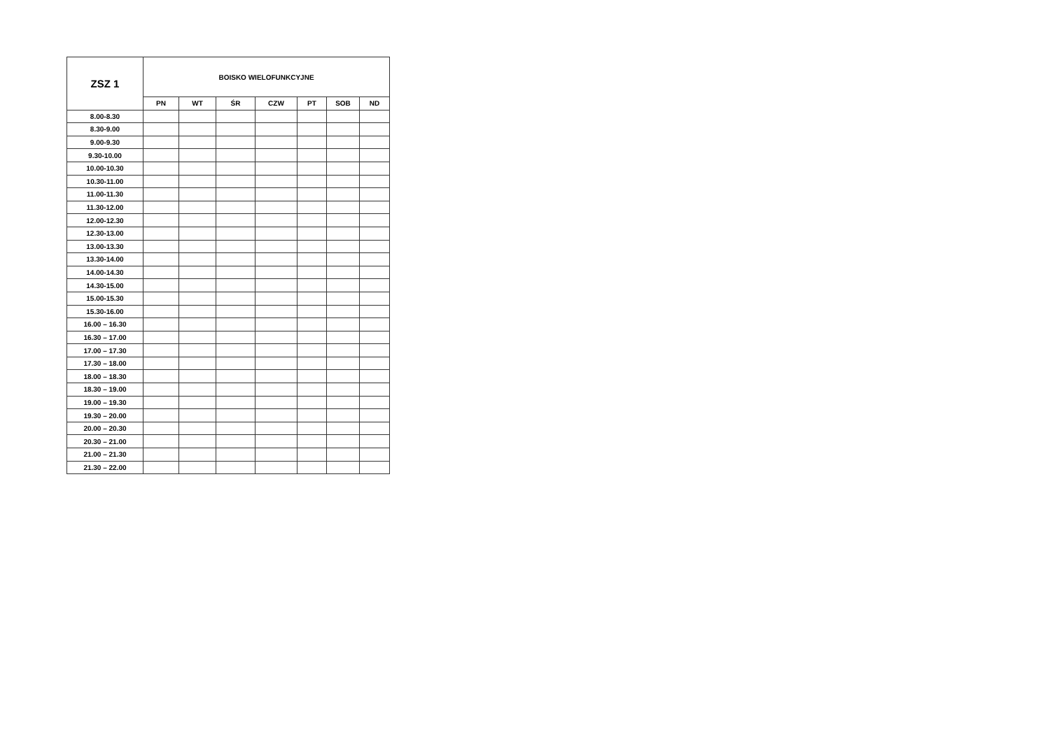| ZSZ 1 | BOISKO WIELOFUNKCYJNE | | | | | | |
| --- | --- | --- | --- | --- | --- | --- | --- |
| | PN | WT | ŚR | CZW | PT | SOB | ND |
| 8.00-8.30 | | | | | | | |
| 8.30-9.00 | | | | | | | |
| 9.00-9.30 | | | | | | | |
| 9.30-10.00 | | | | | | | |
| 10.00-10.30 | | | | | | | |
| 10.30-11.00 | | | | | | | |
| 11.00-11.30 | | | | | | | |
| 11.30-12.00 | | | | | | | |
| 12.00-12.30 | | | | | | | |
| 12.30-13.00 | | | | | | | |
| 13.00-13.30 | | | | | | | |
| 13.30-14.00 | | | | | | | |
| 14.00-14.30 | | | | | | | |
| 14.30-15.00 | | | | | | | |
| 15.00-15.30 | | | | | | | |
| 15.30-16.00 | | | | | | | |
| 16.00 – 16.30 | | | | | | | |
| 16.30 – 17.00 | | | | | | | |
| 17.00 – 17.30 | | | | | | | |
| 17.30 – 18.00 | | | | | | | |
| 18.00 – 18.30 | | | | | | | |
| 18.30 – 19.00 | | | | | | | |
| 19.00 – 19.30 | | | | | | | |
| 19.30 – 20.00 | | | | | | | |
| 20.00 – 20.30 | | | | | | | |
| 20.30 – 21.00 | | | | | | | |
| 21.00 – 21.30 | | | | | | | |
| 21.30 – 22.00 | | | | | | | |